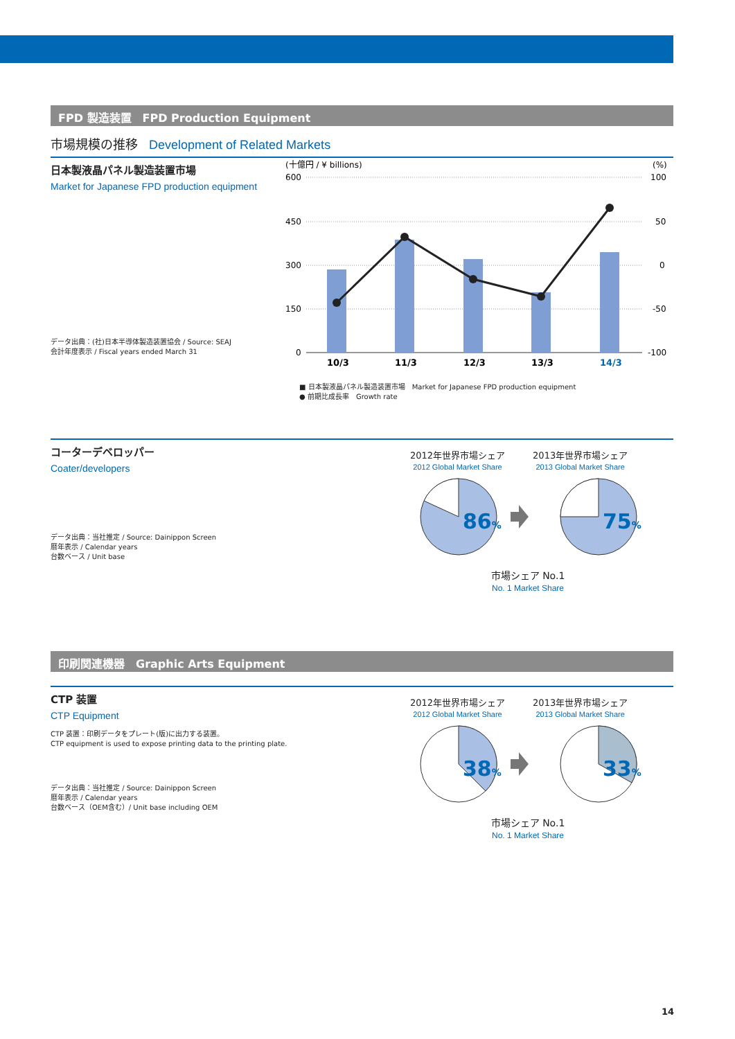FPD 製造装置　FPD Production Equipment
市場規模の推移 Development of Related Markets
日本製液晶パネル製造装置市場
Market for Japanese FPD production equipment
データ出典：(社)日本半導体製造装置協会 / Source: SEAJ
会計年度表示 / Fiscal years ended March 31
(十億円 / ¥ billions)
(%)
600
450
300
150
0
100
50
0
-50
-100
10/3
11/3
12/3
13/3
14/3
■ 日本製液晶パネル製造装置市場　Market for Japanese FPD production equipment
● 前期比成長率　Growth rate
コーターデベロッパー
Coater/developers
データ出典：当社推定 / Source: Dainippon Screen
暦年表示 / Calendar years
台数ベース / Unit base
2012年世界市場シェア
2012 Global Market Share
2013年世界市場シェア
2013 Global Market Share
86%
75%
市場シェア No.1
No. 1 Market Share
印刷関連機器　Graphic Arts Equipment
CTP 装置
CTP Equipment
CTP 装置：印刷データをプレート(版)に出力する装置。
CTP equipment is used to expose printing data to the printing plate.
データ出典：当社推定 / Source: Dainippon Screen
暦年表示 / Calendar years
台数ベース（OEM含む）/ Unit base including OEM
2012年世界市場シェア
2012 Global Market Share
2013年世界市場シェア
2013 Global Market Share
38%
33%
市場シェア No.1
No. 1 Market Share
14